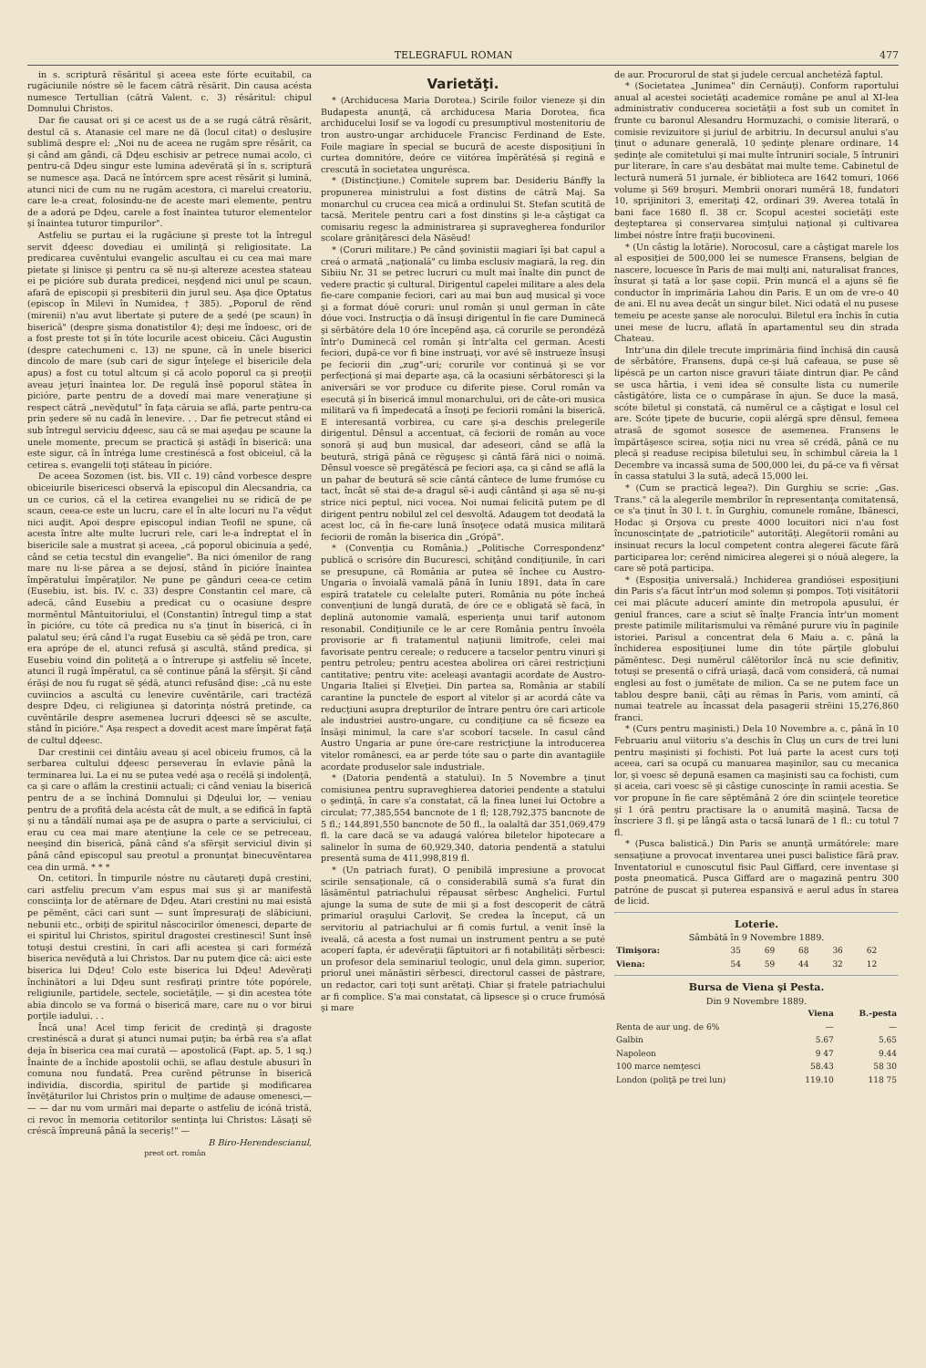TELEGRAFUL ROMAN 477
in s. scriptură rĕsăritul şi aceea este fórte ecuitabil, ca rugăciunile nóstre sĕ le facem cătră rĕsărit. Din causa acésta numesce Tertullian (cătră Valent. c. 3) rĕsăritul: chipul Domnului Christos.
Dar fie causat ori şi ce acest us de a se rugá cătră rĕsărit, destul că s. Atanasie cel mare ne dă (locul citat) o deslușire sublimă despre el: „Noi nu de aceea ne rugăm spre rĕsărit, ca şi când am gândi, că Dḑeu eschisiv ar petrece numai acolo, ci pentru-că Dḑeu singur este lumina adevĕrată şi în s. scriptură se numesce aşa. Dacă ne întórcem spre acest rĕsărit şi lumină, atunci nici de cum nu ne rugăm acestora, ci marelui creatoriu, care le-a creat, folosindu-ne de aceste mari elemente, pentru de a adorá pe Dḑeu, carele a fost înaintea tuturor elementelor şi înaintea tuturor timpurilor".
Astfeliu se purtau ei la rugăciune şi preste tot la întregul servit dḑeesc dovediau ei umilinţă şi religiositate. La predicarea cuvĕntului evangelic ascultau ei cu cea mai mare pietate şi linisce şi pentru ca sĕ nu-şi altereze acestea stateau ei pe picióre sub durata predicei, neşḑend nici unul pe scaun, afară de episcopii şi presbiterii din jurul seu. Aşa ḑice Optatus (episcop în Milevi în Numidea, † 385). „Poporul de rĕnd (mirenii) n'au avut libertate şi putere de a şedé (pe scaun) în biserică" (despre şisma donatistilor 4); deşi me îndoesc, ori de a fost preste tot şi în tóte locurile acest obiceiu. Căci Augustin (despre catechumeni c. 13) ne spune, că în unele biserici dincolo de mare (sub cari de sigur înţelege el bisericile dela apus) a fost cu totul altcum şi că acolo poporul ca şi preoţii aveau jeţuri înaintea lor. De regulă însĕ poporul stătea în picióre, parte pentru de a dovedí mai mare veneraţiune şi respect cătră „nevĕḑutul" în faţa căruia se aflá, parte pentru-ca prin şedere sĕ nu cadă în lenevire. . . Dar fie petrecut stând ei sub întregul serviciu dḑeesc, sau că se mai aşeḑau pe scaune la unele momente, precum se practică şi astăḑi în biserică: una este sigur, că în întréga lume crestinéscă a fost obiceiul, că la cetirea s. evangelii toţi stăteau în picióre.
De aceea Sozomen (ist. bis. VII c. 19) când vorbesce despre obiceiurile bisericesci observă la episcopul din Alecsandria, ca un ce curios, că el la cetirea evangeliei nu se ridică de pe scaun, ceea-ce este un lucru, care el în alte locuri nu l'a vĕḑut nici auḑit. Apoi despre episcopul indian Teofil ne spune, că acesta între alte multe lucruri rele, cari le-a îndreptat el în bisericile sale a mustrat şi aceea, „că poporul obicinuia a şedé, când se cetia tecstul din evangelie". Ba nici ómenilor de rang mare nu li-se părea a se dejosí, stând în picióre înaintea împĕratului împĕraţilor. Ne pune pe gânduri ceea-ce cetim (Eusebiu, ist. bis. IV. c. 33) despre Constantin cel mare, că adecă, când Eusebiu a predicat cu o ocasiune despre mormĕntul Mântuitoriului, el (Constantin) întregul timp a stat în picióre, cu tóte că predica nu s'a ţinut în biserică, ci în palatul seu; éră când l'a rugat Eusebiu ca sĕ şédă pe tron, care era aprópe de el, atunci refusă şi ascultă, stând predica, şi Eusebiu voind din politeţă a o întrerupe şi astfeliu sĕ încete, atunci îl rugă împĕratul, ca sĕ continue până la sfĕrşit. Şi când érăşi de nou fu rugat sĕ şédă, atunci refusând ḑise: „că nu este cuviincios a ascultá cu lenevire cuvĕntările, cari tractéză despre Dḑeu, ci religiunea şi datorinţa nóstră pretinde, ca cuvĕntările despre asemenea lucruri dḑeesci sĕ se ascultе, stând în picióre." Aşa respect a dovedit acest mare împĕrat faţă de cultul dḑeesc.
Dar crestinii cei dintâiu aveau şi acel obiceiu frumos, că la serbarea cultului dḑeesc perseverau în evlavie până la terminarea lui. La ei nu se putea vedé aşa o recélă şi indolenţă, ca şi care o aflăm la crestinii actuali; ci când veniau la biserică pentru de a se închiná Domnului şi Dḑeului lor, — veniau pentru de a profită dela acésta cât de mult, a se edifică în faptă şi nu a tândălí numai aşa pe de asupra o parte a serviciului, ci erau cu cea mai mare atenţiune la cele ce se petreceau, neeşind din biserică, până când s'a sfĕrşit serviciul divin şi până când episcopul sau preotul a pronunţat binecuvĕntarea cea din urmă. * * *
On. cetitori. În timpurile nóstre nu căutareţi după crestini, cari astfeliu precum v'am espus mai sus şi ar manifestă consciinţa lor de atĕrnare de Dḑeu. Atari crestini nu mai esistă pe pĕmĕnt, căci cari sunt — sunt împresuraţi de slăbiciuni, nebunii etc., orbiţi de spiritul născocirilor ómenesci, departe de ei spiritul lui Christos, spiritul dragostei crestinesci! Sunt însĕ totuşi destui crestini, în cari afli acestea şi cari formézǎ biserica nevĕḑută a lui Christos. Dar nu putem ḑice că: aici este biserica lui Dḑeu! Colo este biserica lui Dḑeu! Adevĕraţi închinători a lui Dḑeu sunt resfiraţi printre tóte popórele, religiunile, partidele, sectele, societăţile, — şi din acestea tóte abia dincolo se va formá o biserică mare, care nu o vor birui porţile iadului. . .
Încă una! Acel timp fericit de credinţă şi dragoste crestinéscă a durat şi atunci numai puţin; ba érbă rea s'a aflat deja în biserica cea mai curată — apostolică (Fapt. ap. 5, 1 sq.) Înainte de a închide apostolii ochii, se aflau destule abusuri în comuna nou fundată. Prea curĕnd pĕtrunse în biserică individia, discordia, spiritul de partide şi modificarea învĕţăturilor lui Christos prin o mulţime de adause omenesci,— — — dar nu vom urmări mai departe o astfeliu de icónă tristă, ci revoc în memoria cetitorilor sentinţa lui Christos: Lăsaţi sĕ créscă împreună până la seceriş!" —
B Biro-Herendescianul,
preot ort. român
Varietăţi.
* (Archiducesa Maria Dorotea.) Scirile foilor vieneze şi din Budapesta anunţă, că archiducesa Maria Dorotea, fica archiducelui Iosif se va logodí cu presumptivul mostenitoriu de tron austro-ungar archiducele Francisc Ferdinand de Este. Foile magiare în special se bucură de aceste disposiţiuni în curtea domnitóre, deóre ce viitórea împĕrătésă şi regină e crescută în societatea ungurésca.
* (Distincţiune.) Comitele suprem bar. Desideriu Bánffy la propunerea ministrului a fost distins de cătră Maj. Sa monarchul cu crucea cea mică a ordinului St. Stefan scutită de tacsă. Meritele pentru cari a fost dinstins şi le-a câştigat ca comisariu regesc la administrarea şi supravegherea fondurilor scolare grăniţăresci dela Năsĕud!
* (Coruri militare.) Pe când şovinistii magiari îşi bat capul a creá o armată „naţională" cu limba esclusiv magiară, la reg. din Sibiiu Nr. 31 se petrec lucruri cu mult mai înalte din punct de vedere practic şi cultural. Dirigentul capelei militare a ales dela fie-care companie feciori, cari au mai bun auḑ musical şi voce şi a format dóuĕ coruri: unul român şi unul german în câte dóue voci. Instrucţia o dă însuşi dirigentul în fie care Duminecă şi sĕrbătóre dela 10 óre începĕnd aşa, că corurile se perondézǎ într'o Duminecă cel român şi într'alta cel german. Acesti feciori, după-ce vor fi bine instruaţi, vor avé sĕ instrueze însuşi pe feciorii din „zug"-uri; corurile vor continuá şi se vor perfecţioná şi mai departe aşa, că la ocasiuni sĕrbătoresci şi la aniversări se vor produce cu diferite piese. Corul român va esecută şi în biserică imnul monarchului, ori de câte-ori musica militară va fi împedecată a însoţi pe feciorii români la biserică. E interesantă vorbirea, cu care şi-a deschis prelegerile dirigentul. Dênsul a accentuat, că feciorii de român au voce sonoră şi auḑ bun musical, dar adeseori, când se află la beutură, strigă până ce rĕguşesc şi cântă fără nici o noimă. Dênsul voesce sĕ pregătéscă pe feciori aşa, ca şi când se află la un pahar de beutură sĕ scie cântá cântece de lume frumóse cu tact, încât sĕ stai de-a dragul sĕ-i auḑi cântând şi aşa sĕ nu-şi strice nici peptul, nici vocea. Noi numai felicită putem pe dl dirigent pentru nobilul zel cel desvoltă. Adaugem tot deodată la acest loc, că în fie-care lună însoţece odată musica militară feciorii de român la biserica din „Grópă".
* (Convenţia cu România.) „Politische Correspondenz" publică o scrisóre din Bucuresci, schiţând condiţiunile, în cari se presupune, că România ar putea sĕ închee cu Austro-Ungaria o învoială vamală până în Iuniu 1891, data în care espiră tratatele cu celelalte puteri. România nu póte încheá convenţiuni de lungă durată, de óre ce e obligată sĕ facă, în deplină autonomie vamală, esperienţa unui tarif autonom resonabil. Condiţiunile ce le ar cere România pentru învoéla provisorie ar fi tratamentul naţiunii limitrofe, celei mai favorisate pentru cereale; o reducere a tacselor pentru vinuri şi pentru petroleu; pentru acestea abolirea ori cărei restricţiuni cantitative; pentru vite: aceleaşi avantagii acordate de Austro-Ungaria Italiei şi Elveţiei. Din partea sa, România ar stabilí carantine la punctele de esport al vitelor şi ar acordá câte va reducţiuni asupra drepturilor de întrare pentru óre cari articole ale industriei austro-ungare, cu condiţiune ca sĕ ficseze ea însăşi minimul, la care s'ar scoborí tacsele. In casul când Austro Ungaria ar pune óre-care restricţiune la introducerea vitelor românesci, ea ar perde tóte sau o parte din avantagiile acordate produselor sale industriale.
* (Datoria pendentă a statului). In 5 Novembre a ţinut comisiunea pentru supraveghierea datoriei pendente a statului o şedinţă, în care s'a constatat, că la finea lunei lui Octobre a circulat; 77,385,554 bancnote de 1 fl; 128,792,375 bancnote de 5 fl.; 144,891,550 bancnote de 50 fl., la oalaltă dar 351,069,479 fl. la care dacă se va adaugá valórea biletelor hipotecare a salinelor în suma de 60,929,340, datoria pendentă a statului presentă suma de 411,998,819 fl.
* (Un patriach furat). O penibilă impresiune a provocat scirile sensaţionale, că o considerabilă sumă s'a furat din lăsămĕntul patriachului rĕpausat sĕrbesc Anghelici. Furtul ajunge la suma de sute de mii şi a fost descoperit de cătră primariul oraşului Carloviţ. Se credea la început, că un servitoriu al patriachului ar fi comis furtul, a venit însĕ la iveală, că acesta a fost numai un instrument pentru a se puté acoperí fapta, ér adevĕraţii făptuitori ar fi notabilităţi sĕrbesci: un profesor dela seminariul teologic, unul dela gimn. superior, priorul unei mănăstiri sĕrbesci, directorul cassei de păstrare, un redactor, cari toţi sunt arĕtaţi. Chiar şi fratele patriachului ar fi complice. S'a mai constatat, că lipsesce şi o cruce frumósă şi mare
de aur. Procurorul de stat şi judele cercual anchetézǎ faptul.
* (Societatea „Junimea" din Cernăuţi). Conform raportului anual al acestei societăţi academice române pe anul al XI-lea administrativ conducerea societăţii a fost sub un comitet în frunte cu baronul Alesandru Hormuzachi, o comisie literară, o comisie revizuitore şi juriul de arbitriu. In decursul anului s'au ţinut o adunare generală, 10 şedinţe plenare ordinare, 14 şedinţe ale comitetului şi mai multe întruniri sociale, 5 întruniri pur literare, în care s'au desbătat mai multe teme. Cabinetul de lectură numeră 51 jurnale, ér biblioteca are 1642 tomuri, 1066 volume şi 569 broşuri. Membrii onorari numĕră 18, fundatori 10, sprijinitori 3, emeritaţi 42, ordinari 39. Averea totală în bani face 1680 fl. 38 cr. Scopul acestei societăţi este deşteptarea şi conservarea simţului naţional şi cultivarea limbei nóstre între fraţii bucovineni.
* (Un câstig la lotărie). Norocosul, care a câştigat marele los al esposiţiei de 500,000 lei se numesce Fransens, belgian de nascere, locuesce în Paris de mai mulţi ani, naturalisat frances, însurat şi tată a lor şase copii. Prin muncă el a ajuns sĕ fie conductor în imprimăria Lahou din Paris. E un om de vre-o 40 de ani. El nu avea decât un singur bilet. Nici odată el nu pusese temeiu pe aceste şanse ale norocului. Biletul era închis în cutia unei mese de lucru, aflată în apartamentul seu din strada Chateau.
Intr'una din ḑilele trecute imprimăria fiind închisă din causă de sĕrbătóre, Fransens, după ce-şi luă cafeaua, se puse sĕ lipéscă pe un carton nisce gravuri tăiate dintrun ḑiar. Pe când se usca hârtia, i veni idea sĕ consulte lista cu numerile câstigătóre, lista ce o cumpărase în ajun. Se duce la masă, scóte biletul şi constată, că numĕrul ce a câştigat e losul cel are. Scóte ţipete de bucurie, copii alérgă spre dênsul, femeea atrasă de sgomot sosesce de asemenea. Fransens le împărtăşesce scirea, soţia nici nu vrea sĕ crédă, până ce nu plecă şi readuse recipisa biletului seu, în schimbul căreia la 1 Decembre va incassă suma de 500,000 lei, du pă-ce va fi vĕrsat în cassa statului 3 la sută, adecă 15,000 lei.
* (Cum se practică legea?). Din Gurghiu se scrie: „Gas. Trans." că la alegerile membrilor în representanţa comitatensă, ce s'a ţinut în 30 l. t. în Gurghiu, comunele române, Ibănesci, Hodac şi Orşova cu preste 4000 locuitori nici n'au fost încunoscinţate de „patrioticile" autorităţi. Alegĕtorii români au insinuat recurs la locul competent contra alegerei făcute fără participarea lor; cerĕnd nimicirea alegerei şi o nóuă alegere, la care sĕ potă participa.
* (Esposiţia universală.) Inchiderea grandiósei esposiţiuni din Paris s'a făcut într'un mod solemn şi pompos. Toţi visitătorii cei mai plăcute aducerí aminte din metropola apusului, ér geniul frances, care a sciut sĕ înalţe Francia într'un moment preste patimile militarismului va rĕmâné purure viu în paginile istoriei. Parisul a concentrat dela 6 Maiu a. c. până la închiderea esposiţiunei lume din tóte părţile globului pămĕntesc. Deşi numĕrul călĕtorilor încă nu scie definitiv, totuşi se presentă o cifră uriaşă, dacă vom considerá, că numai englesi au fost o jumĕtate de milion. Ca se ne putem face un tablou despre banii, câţi au rĕmas în Paris, vom amintí, că numai teatrele au încassat dela pasagerii strĕini 15,276,860 franci.
* (Curs pentru maşinisti.) Dela 10 Novembre a. c, până în 10 Februariu anul viitoriu s'a deschis în Cluş un curs de trei luni pentru maşinisti şi fochisti. Pot luá parte la acest curs toţi aceea, cari sa ocupă cu manuarea maşinilor, sau cu mecanica lor, şi voesc sĕ depună esamen ca maşinisti sau ca fochisti, cum şi aceia, cari voesc sĕ şi câstige cunoscinţe în ramii acestia. Se vor propune în fie care sĕptĕmână 2 óre din sciinţele teoretice şi 1 óră pentru practisare la o anumită maşină. Tacsa de înscriere 3 fl. şi pe lângă asta o tacsă lunară de 1 fl.: cu totul 7 fl.
* (Pusca balistică.) Din Paris se anunţă următórele: mare sensaţiune a provocat inventarea unei pusci balistice fără prav. Inventatoriul e cunoscutul fisic Paul Giffard, cere inventase şi posta pneomatică. Pusca Giffard are o magazină pentru 300 patróne de puscat şi puterea espansivă e aerul adus în starea de licid.
Loterie.
Sâmbătă în 9 Novembre 1889.
| Timişora: | 35 | 69 | 68 | 36 | 62 |
| Viena: | 54 | 59 | 44 | 32 | 12 |
Bursa de Viena şi Pesta.
Din 9 Novembre 1889.
| | Viena | B.-pesta |
| --- | --- | --- |
| Renta de aur ung. de 6% | — | — |
| Galbin | 5.67 | 5.65 |
| Napoleon | 9 47 | 9.44 |
| 100 marce nemţesci | 58.43 | 58 30 |
| London (poliţă pe trei lun) | 119.10 | 118 75 |